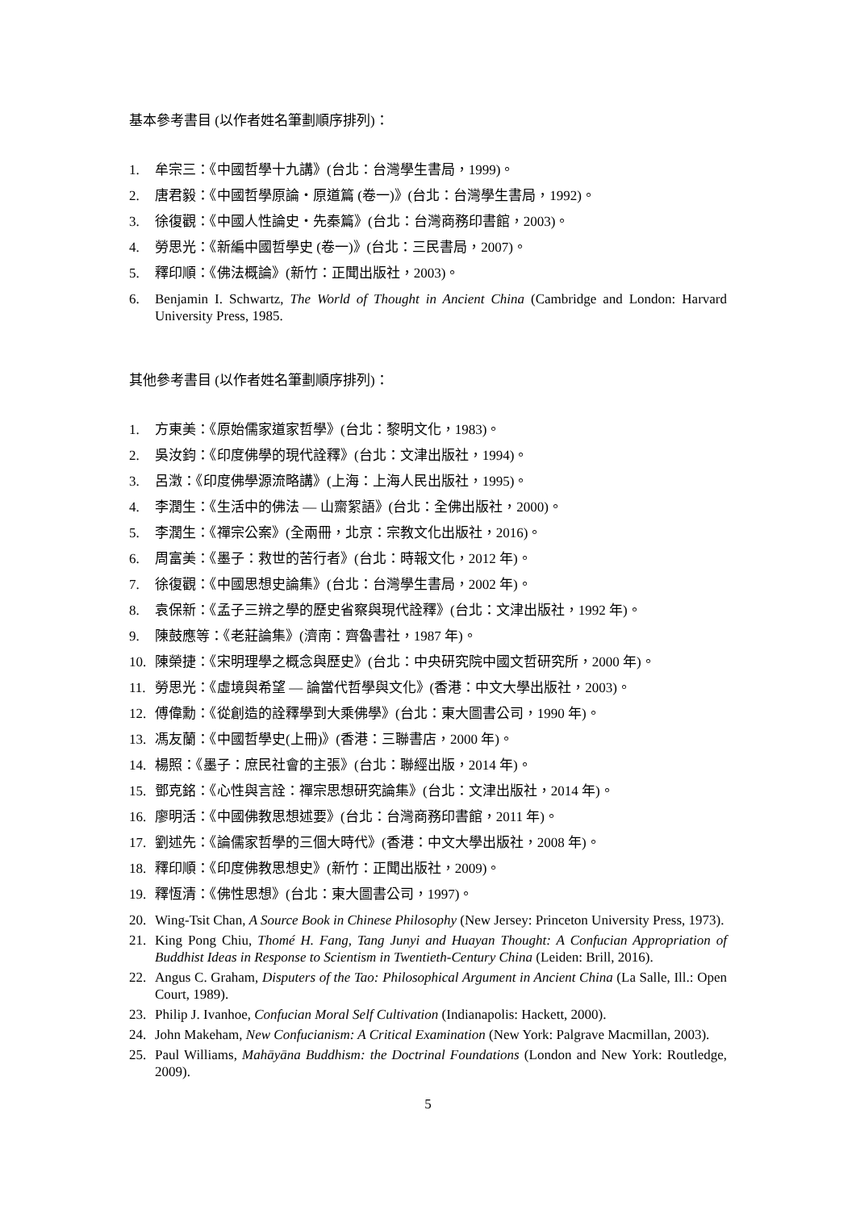基本參考書目 (以作者姓名筆劃順序排列)：
1. 牟宗三：《中國哲學十九講》(台北：台灣學生書局，1999)。
2. 唐君毅：《中國哲學原論・原道篇 (卷一)》(台北：台灣學生書局，1992)。
3. 徐復觀：《中國人性論史・先秦篇》(台北：台灣商務印書館，2003)。
4. 勞思光：《新編中國哲學史 (卷一)》(台北：三民書局，2007)。
5. 釋印順：《佛法概論》(新竹：正聞出版社，2003)。
6. Benjamin I. Schwartz, The World of Thought in Ancient China (Cambridge and London: Harvard University Press, 1985.
其他參考書目 (以作者姓名筆劃順序排列)：
1. 方東美：《原始儒家道家哲學》(台北：黎明文化，1983)。
2. 吳汝鈞：《印度佛學的現代詮釋》(台北：文津出版社，1994)。
3. 呂澂：《印度佛學源流略講》(上海：上海人民出版社，1995)。
4. 李潤生：《生活中的佛法 — 山齋絮語》(台北：全佛出版社，2000)。
5. 李潤生：《禪宗公案》(全兩冊，北京：宗教文化出版社，2016)。
6. 周富美：《墨子：救世的苦行者》(台北：時報文化，2012 年)。
7. 徐復觀：《中國思想史論集》(台北：台灣學生書局，2002 年)。
8. 袁保新：《孟子三辨之學的歷史省察與現代詮釋》(台北：文津出版社，1992 年)。
9. 陳鼓應等：《老莊論集》(濟南：齊魯書社，1987 年)。
10. 陳榮捷：《宋明理學之概念與歷史》(台北：中央研究院中國文哲研究所，2000 年)。
11. 勞思光：《虛境與希望 — 論當代哲學與文化》(香港：中文大學出版社，2003)。
12. 傅偉勳：《從創造的詮釋學到大乘佛學》(台北：東大圖書公司，1990 年)。
13. 馮友蘭：《中國哲學史(上冊)》(香港：三聯書店，2000 年)。
14. 楊照：《墨子：庶民社會的主張》(台北：聯經出版，2014 年)。
15. 鄧克銘：《心性與言詮：禪宗思想研究論集》(台北：文津出版社，2014 年)。
16. 廖明活：《中國佛教思想述要》(台北：台灣商務印書館，2011 年)。
17. 劉述先：《論儒家哲學的三個大時代》(香港：中文大學出版社，2008 年)。
18. 釋印順：《印度佛教思想史》(新竹：正聞出版社，2009)。
19. 釋恆清：《佛性思想》(台北：東大圖書公司，1997)。
20. Wing-Tsit Chan, A Source Book in Chinese Philosophy (New Jersey: Princeton University Press, 1973).
21. King Pong Chiu, Thomé H. Fang, Tang Junyi and Huayan Thought: A Confucian Appropriation of Buddhist Ideas in Response to Scientism in Twentieth-Century China (Leiden: Brill, 2016).
22. Angus C. Graham, Disputers of the Tao: Philosophical Argument in Ancient China (La Salle, Ill.: Open Court, 1989).
23. Philip J. Ivanhoe, Confucian Moral Self Cultivation (Indianapolis: Hackett, 2000).
24. John Makeham, New Confucianism: A Critical Examination (New York: Palgrave Macmillan, 2003).
25. Paul Williams, Mahāyāna Buddhism: the Doctrinal Foundations (London and New York: Routledge, 2009).
5